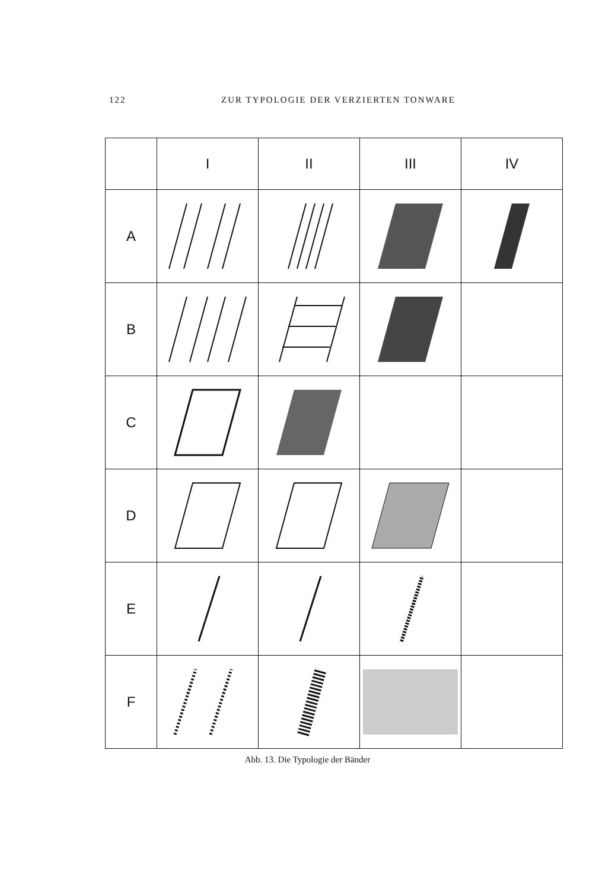122 ZUR TYPOLOGIE DER VERZIERTEN TONWARE
| | I | II | III | IV |
| --- | --- | --- | --- | --- |
| A | | | | |
| B | | | | |
| C | | | | |
| D | | | | |
| E | | | | |
| F | | | | |
Abb. 13. Die Typologie der Bänder